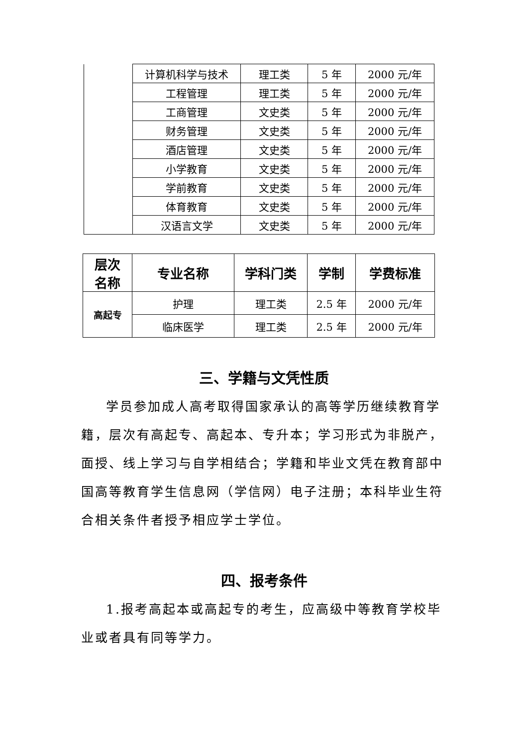| | 计算机科学与技术 | 理工类 | 5 年 | 2000 元/年 |
| | 工程管理 | 理工类 | 5 年 | 2000 元/年 |
| | 工商管理 | 文史类 | 5 年 | 2000 元/年 |
| | 财务管理 | 文史类 | 5 年 | 2000 元/年 |
| | 酒店管理 | 文史类 | 5 年 | 2000 元/年 |
| | 小学教育 | 文史类 | 5 年 | 2000 元/年 |
| | 学前教育 | 文史类 | 5 年 | 2000 元/年 |
| | 体育教育 | 文史类 | 5 年 | 2000 元/年 |
| | 汉语言文学 | 文史类 | 5 年 | 2000 元/年 |
| 层次 名称 | 专业名称 | 学科门类 | 学制 | 学费标准 |
| --- | --- | --- | --- | --- |
| 高起专 | 护理 | 理工类 | 2.5 年 | 2000 元/年 |
| | 临床医学 | 理工类 | 2.5 年 | 2000 元/年 |
三、学籍与文凭性质
学员参加成人高考取得国家承认的高等学历继续教育学籍，层次有高起专、高起本、专升本；学习形式为非脱产，面授、线上学习与自学相结合；学籍和毕业文凭在教育部中国高等教育学生信息网（学信网）电子注册；本科毕业生符合相关条件者授予相应学士学位。
四、报考条件
1.报考高起本或高起专的考生，应高级中等教育学校毕业或者具有同等学力。